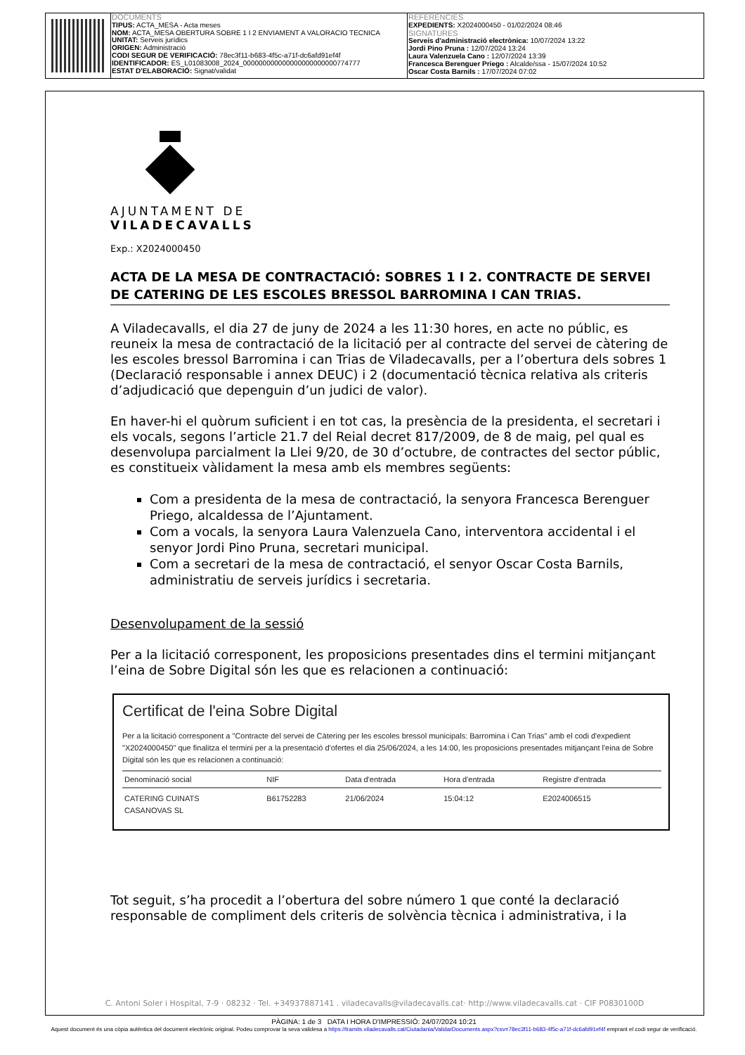DOCUMENTS
TIPUS: ACTA_MESA - Acta meses
NOM: ACTA_MESA OBERTURA SOBRE 1 I 2 ENVIAMENT A VALORACIO TECNICA
UNITAT: Serveis jurídics
ORIGEN: Administració
CODI SEGUR DE VERIFICACIÓ: 78ec3f11-b683-4f5c-a71f-dc6afd91ef4f
IDENTIFICADOR: ES_L01083008_2024_000000000000000000000000774777
ESTAT D'ELABORACIÓ: Signat/validat
REFERÈNCIES
EXPEDIENTS: X2024000450 - 01/02/2024 08:46
SIGNATURES
Serveis d'administració electrònica: 10/07/2024 13:22
Jordi Pino Pruna : 12/07/2024 13:24
Laura Valenzuela Cano : 12/07/2024 13:39
Francesca Berenguer Priego : Alcalde/ssa - 15/07/2024 10:52
Oscar Costa Barnils : 17/07/2024 07:02
AJUNTAMENT DE
VILADECAVALLS
Exp.: X2024000450
ACTA DE LA MESA DE CONTRACTACIÓ: SOBRES 1 I 2. CONTRACTE DE SERVEI DE CATERING DE LES ESCOLES BRESSOL BARROMINA I CAN TRIAS.
A Viladecavalls, el dia 27 de juny de 2024 a les 11:30 hores, en acte no públic, es reuneix la mesa de contractació de la licitació per al contracte del servei de càtering de les escoles bressol Barromina i can Trias de Viladecavalls, per a l’obertura dels sobres 1 (Declaració responsable i annex DEUC) i 2 (documentació tècnica relativa als criteris d’adjudicació que depenguin d’un judici de valor).
En haver-hi el quòrum suficient i en tot cas, la presència de la presidenta, el secretari i els vocals, segons l’article 21.7 del Reial decret 817/2009, de 8 de maig, pel qual es desenvolupa parcialment la Llei 9/20, de 30 d’octubre, de contractes del sector públic, es constitueix vàlidament la mesa amb els membres següents:
Com a presidenta de la mesa de contractació, la senyora Francesca Berenguer Priego, alcaldessa de l’Ajuntament.
Com a vocals, la senyora Laura Valenzuela Cano, interventora accidental i el senyor Jordi Pino Pruna, secretari municipal.
Com a secretari de la mesa de contractació, el senyor Oscar Costa Barnils, administratiu de serveis jurídics i secretaria.
Desenvolupament de la sessió
Per a la licitació corresponent, les proposicions presentades dins el termini mitjançant l’eina de Sobre Digital són les que es relacionen a continuació:
Certificat de l'eina Sobre Digital
Per a la licitació corresponent a "Contracte del servei de Càtering per les escoles bressol municipals: Barromina i Can Trias" amb el codi d'expedient "X2024000450" que finalitza el termini per a la presentació d'ofertes el dia 25/06/2024, a les 14:00, les proposicions presentades mitjançant l'eina de Sobre Digital són les que es relacionen a continuació:
| Denominació social | NIF | Data d'entrada | Hora d'entrada | Registre d'entrada |
| --- | --- | --- | --- | --- |
| CATERING CUINATS CASANOVAS SL | B61752283 | 21/06/2024 | 15:04:12 | E2024006515 |
Tot seguit, s’ha procedit a l’obertura del sobre número 1 que conté la declaració responsable de compliment dels criteris de solvència tècnica i administrativa, i la
C. Antoni Soler i Hospital, 7-9 · 08232 · Tel. +34937887141 . viladecavalls@viladecavalls.cat· http://www.viladecavalls.cat · CIF P0830100D
PÀGINA: 1 de 3 DATA I HORA D'IMPRESSIÓ: 24/07/2024 10:21
Aquest document és una còpia autèntica del document electrònic original. Podeu comprovar la seva validesa a https://tramits.viladecavalls.cat/Ciutadania/ValidarDocuments.aspx?csv=78ec3f11-b683-4f5c-a71f-dc6afd91ef4f emprant el codi segur de verificació.